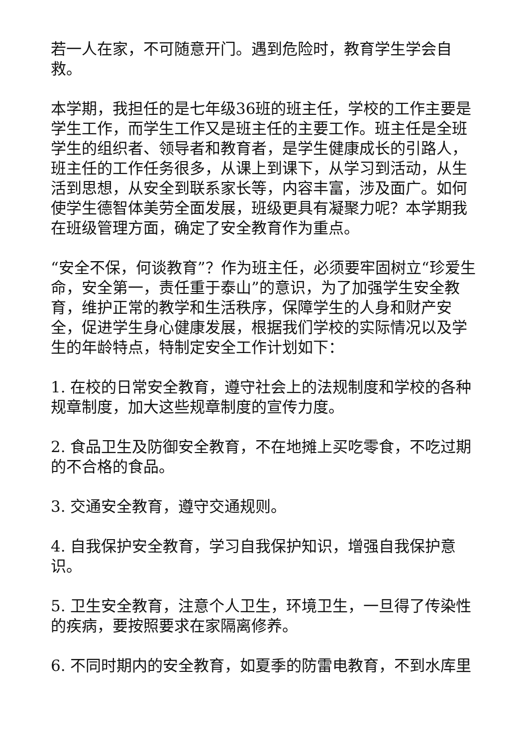若一人在家，不可随意开门。遇到危险时，教育学生学会自救。
本学期，我担任的是七年级36班的班主任，学校的工作主要是学生工作，而学生工作又是班主任的主要工作。班主任是全班学生的组织者、领导者和教育者，是学生健康成长的引路人，班主任的工作任务很多，从课上到课下，从学习到活动，从生活到思想，从安全到联系家长等，内容丰富，涉及面广。如何使学生德智体美劳全面发展，班级更具有凝聚力呢？本学期我在班级管理方面，确定了安全教育作为重点。
“安全不保，何谈教育”？作为班主任，必须要牢固树立“珍爱生命，安全第一，责任重于泰山”的意识，为了加强学生安全教育，维护正常的教学和生活秩序，保障学生的人身和财产安全，促进学生身心健康发展，根据我们学校的实际情况以及学生的年龄特点，特制定安全工作计划如下：
1. 在校的日常安全教育，遵守社会上的法规制度和学校的各种规章制度，加大这些规章制度的宣传力度。
2. 食品卫生及防御安全教育，不在地摊上买吃零食，不吃过期的不合格的食品。
3. 交通安全教育，遵守交通规则。
4. 自我保护安全教育，学习自我保护知识，增强自我保护意识。
5. 卫生安全教育，注意个人卫生，环境卫生，一旦得了传染性的疾病，要按照要求在家隔离修养。
6. 不同时期内的安全教育，如夏季的防雷电教育，不到水库里